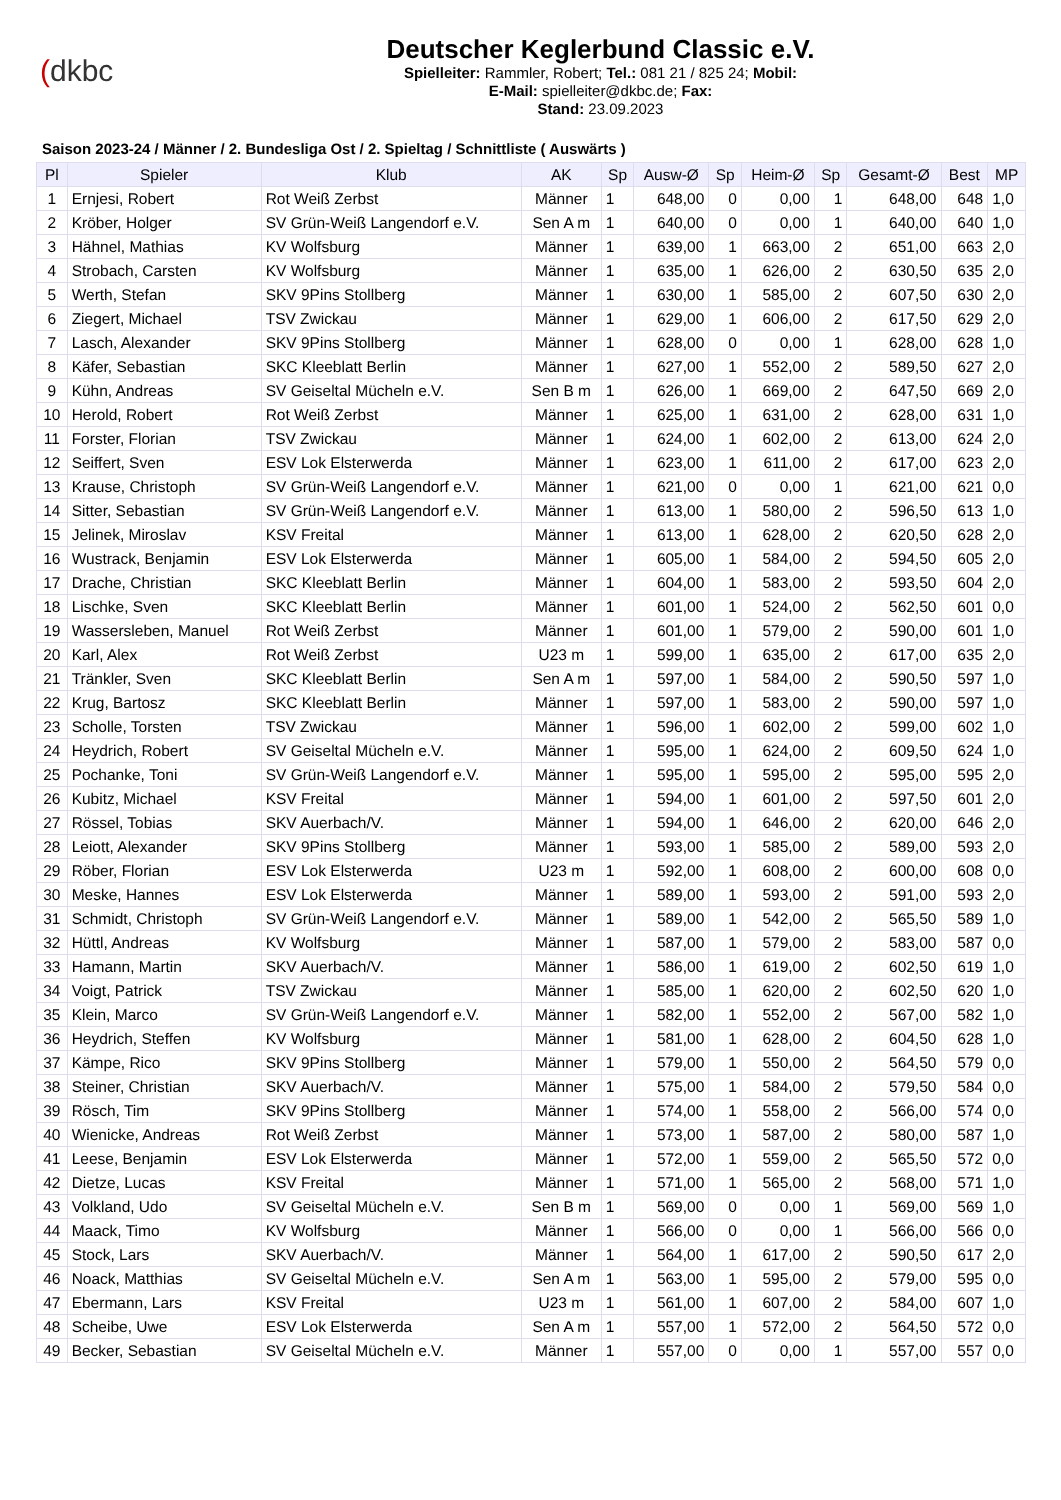(dkbc
Deutscher Keglerbund Classic e.V.
Spielleiter: Rammler, Robert; Tel.: 081 21 / 825 24; Mobil:
E-Mail: spielleiter@dkbc.de; Fax:
Stand: 23.09.2023
Saison 2023-24 / Männer / 2. Bundesliga Ost / 2. Spieltag / Schnittliste ( Auswärts )
| Pl | Spieler | Klub | AK | Sp | Ausw-Ø | Sp | Heim-Ø | Sp | Gesamt-Ø | Best | MP |
| --- | --- | --- | --- | --- | --- | --- | --- | --- | --- | --- | --- |
| 1 | Ernjesi, Robert | Rot Weiß Zerbst | Männer | 1 | 648,00 | 0 | 0,00 | 1 | 648,00 | 648 | 1,0 |
| 2 | Kröber, Holger | SV Grün-Weiß Langendorf e.V. | Sen A m | 1 | 640,00 | 0 | 0,00 | 1 | 640,00 | 640 | 1,0 |
| 3 | Hähnel, Mathias | KV Wolfsburg | Männer | 1 | 639,00 | 1 | 663,00 | 2 | 651,00 | 663 | 2,0 |
| 4 | Strobach, Carsten | KV Wolfsburg | Männer | 1 | 635,00 | 1 | 626,00 | 2 | 630,50 | 635 | 2,0 |
| 5 | Werth, Stefan | SKV 9Pins Stollberg | Männer | 1 | 630,00 | 1 | 585,00 | 2 | 607,50 | 630 | 2,0 |
| 6 | Ziegert, Michael | TSV Zwickau | Männer | 1 | 629,00 | 1 | 606,00 | 2 | 617,50 | 629 | 2,0 |
| 7 | Lasch, Alexander | SKV 9Pins Stollberg | Männer | 1 | 628,00 | 0 | 0,00 | 1 | 628,00 | 628 | 1,0 |
| 8 | Käfer, Sebastian | SKC Kleeblatt Berlin | Männer | 1 | 627,00 | 1 | 552,00 | 2 | 589,50 | 627 | 2,0 |
| 9 | Kühn, Andreas | SV Geiseltal Mücheln e.V. | Sen B m | 1 | 626,00 | 1 | 669,00 | 2 | 647,50 | 669 | 2,0 |
| 10 | Herold, Robert | Rot Weiß Zerbst | Männer | 1 | 625,00 | 1 | 631,00 | 2 | 628,00 | 631 | 1,0 |
| 11 | Forster, Florian | TSV Zwickau | Männer | 1 | 624,00 | 1 | 602,00 | 2 | 613,00 | 624 | 2,0 |
| 12 | Seiffert, Sven | ESV Lok Elsterwerda | Männer | 1 | 623,00 | 1 | 611,00 | 2 | 617,00 | 623 | 2,0 |
| 13 | Krause, Christoph | SV Grün-Weiß Langendorf e.V. | Männer | 1 | 621,00 | 0 | 0,00 | 1 | 621,00 | 621 | 0,0 |
| 14 | Sitter, Sebastian | SV Grün-Weiß Langendorf e.V. | Männer | 1 | 613,00 | 1 | 580,00 | 2 | 596,50 | 613 | 1,0 |
| 15 | Jelinek, Miroslav | KSV Freital | Männer | 1 | 613,00 | 1 | 628,00 | 2 | 620,50 | 628 | 2,0 |
| 16 | Wustrack, Benjamin | ESV Lok Elsterwerda | Männer | 1 | 605,00 | 1 | 584,00 | 2 | 594,50 | 605 | 2,0 |
| 17 | Drache, Christian | SKC Kleeblatt Berlin | Männer | 1 | 604,00 | 1 | 583,00 | 2 | 593,50 | 604 | 2,0 |
| 18 | Lischke, Sven | SKC Kleeblatt Berlin | Männer | 1 | 601,00 | 1 | 524,00 | 2 | 562,50 | 601 | 0,0 |
| 19 | Wassersleben, Manuel | Rot Weiß Zerbst | Männer | 1 | 601,00 | 1 | 579,00 | 2 | 590,00 | 601 | 1,0 |
| 20 | Karl, Alex | Rot Weiß Zerbst | U23 m | 1 | 599,00 | 1 | 635,00 | 2 | 617,00 | 635 | 2,0 |
| 21 | Tränkler, Sven | SKC Kleeblatt Berlin | Sen A m | 1 | 597,00 | 1 | 584,00 | 2 | 590,50 | 597 | 1,0 |
| 22 | Krug, Bartosz | SKC Kleeblatt Berlin | Männer | 1 | 597,00 | 1 | 583,00 | 2 | 590,00 | 597 | 1,0 |
| 23 | Scholle, Torsten | TSV Zwickau | Männer | 1 | 596,00 | 1 | 602,00 | 2 | 599,00 | 602 | 1,0 |
| 24 | Heydrich, Robert | SV Geiseltal Mücheln e.V. | Männer | 1 | 595,00 | 1 | 624,00 | 2 | 609,50 | 624 | 1,0 |
| 25 | Pochanke, Toni | SV Grün-Weiß Langendorf e.V. | Männer | 1 | 595,00 | 1 | 595,00 | 2 | 595,00 | 595 | 2,0 |
| 26 | Kubitz, Michael | KSV Freital | Männer | 1 | 594,00 | 1 | 601,00 | 2 | 597,50 | 601 | 2,0 |
| 27 | Rössel, Tobias | SKV Auerbach/V. | Männer | 1 | 594,00 | 1 | 646,00 | 2 | 620,00 | 646 | 2,0 |
| 28 | Leiott, Alexander | SKV 9Pins Stollberg | Männer | 1 | 593,00 | 1 | 585,00 | 2 | 589,00 | 593 | 2,0 |
| 29 | Röber, Florian | ESV Lok Elsterwerda | U23 m | 1 | 592,00 | 1 | 608,00 | 2 | 600,00 | 608 | 0,0 |
| 30 | Meske, Hannes | ESV Lok Elsterwerda | Männer | 1 | 589,00 | 1 | 593,00 | 2 | 591,00 | 593 | 2,0 |
| 31 | Schmidt, Christoph | SV Grün-Weiß Langendorf e.V. | Männer | 1 | 589,00 | 1 | 542,00 | 2 | 565,50 | 589 | 1,0 |
| 32 | Hüttl, Andreas | KV Wolfsburg | Männer | 1 | 587,00 | 1 | 579,00 | 2 | 583,00 | 587 | 0,0 |
| 33 | Hamann, Martin | SKV Auerbach/V. | Männer | 1 | 586,00 | 1 | 619,00 | 2 | 602,50 | 619 | 1,0 |
| 34 | Voigt, Patrick | TSV Zwickau | Männer | 1 | 585,00 | 1 | 620,00 | 2 | 602,50 | 620 | 1,0 |
| 35 | Klein, Marco | SV Grün-Weiß Langendorf e.V. | Männer | 1 | 582,00 | 1 | 552,00 | 2 | 567,00 | 582 | 1,0 |
| 36 | Heydrich, Steffen | KV Wolfsburg | Männer | 1 | 581,00 | 1 | 628,00 | 2 | 604,50 | 628 | 1,0 |
| 37 | Kämpe, Rico | SKV 9Pins Stollberg | Männer | 1 | 579,00 | 1 | 550,00 | 2 | 564,50 | 579 | 0,0 |
| 38 | Steiner, Christian | SKV Auerbach/V. | Männer | 1 | 575,00 | 1 | 584,00 | 2 | 579,50 | 584 | 0,0 |
| 39 | Rösch, Tim | SKV 9Pins Stollberg | Männer | 1 | 574,00 | 1 | 558,00 | 2 | 566,00 | 574 | 0,0 |
| 40 | Wienicke, Andreas | Rot Weiß Zerbst | Männer | 1 | 573,00 | 1 | 587,00 | 2 | 580,00 | 587 | 1,0 |
| 41 | Leese, Benjamin | ESV Lok Elsterwerda | Männer | 1 | 572,00 | 1 | 559,00 | 2 | 565,50 | 572 | 0,0 |
| 42 | Dietze, Lucas | KSV Freital | Männer | 1 | 571,00 | 1 | 565,00 | 2 | 568,00 | 571 | 1,0 |
| 43 | Volkland, Udo | SV Geiseltal Mücheln e.V. | Sen B m | 1 | 569,00 | 0 | 0,00 | 1 | 569,00 | 569 | 1,0 |
| 44 | Maack, Timo | KV Wolfsburg | Männer | 1 | 566,00 | 0 | 0,00 | 1 | 566,00 | 566 | 0,0 |
| 45 | Stock, Lars | SKV Auerbach/V. | Männer | 1 | 564,00 | 1 | 617,00 | 2 | 590,50 | 617 | 2,0 |
| 46 | Noack, Matthias | SV Geiseltal Mücheln e.V. | Sen A m | 1 | 563,00 | 1 | 595,00 | 2 | 579,00 | 595 | 0,0 |
| 47 | Ebermann, Lars | KSV Freital | U23 m | 1 | 561,00 | 1 | 607,00 | 2 | 584,00 | 607 | 1,0 |
| 48 | Scheibe, Uwe | ESV Lok Elsterwerda | Sen A m | 1 | 557,00 | 1 | 572,00 | 2 | 564,50 | 572 | 0,0 |
| 49 | Becker, Sebastian | SV Geiseltal Mücheln e.V. | Männer | 1 | 557,00 | 0 | 0,00 | 1 | 557,00 | 557 | 0,0 |